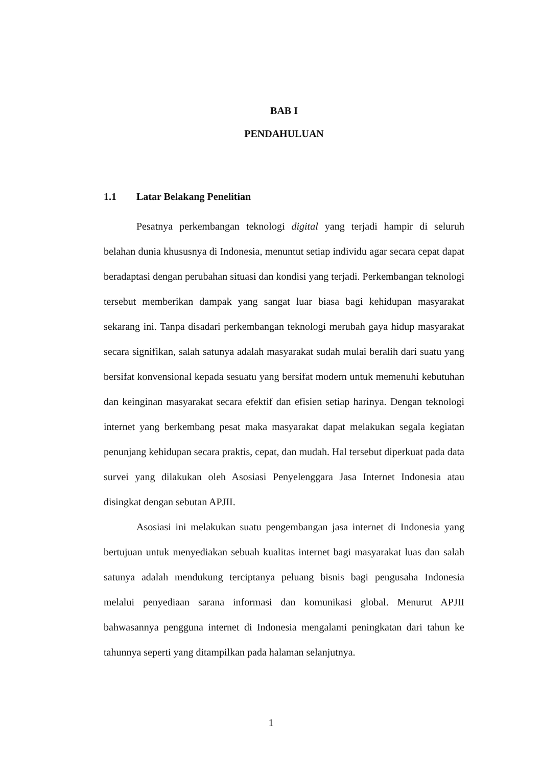BAB I
PENDAHULUAN
1.1 Latar Belakang Penelitian
Pesatnya perkembangan teknologi digital yang terjadi hampir di seluruh belahan dunia khususnya di Indonesia, menuntut setiap individu agar secara cepat dapat beradaptasi dengan perubahan situasi dan kondisi yang terjadi. Perkembangan teknologi tersebut memberikan dampak yang sangat luar biasa bagi kehidupan masyarakat sekarang ini. Tanpa disadari perkembangan teknologi merubah gaya hidup masyarakat secara signifikan, salah satunya adalah masyarakat sudah mulai beralih dari suatu yang bersifat konvensional kepada sesuatu yang bersifat modern untuk memenuhi kebutuhan dan keinginan masyarakat secara efektif dan efisien setiap harinya. Dengan teknologi internet yang berkembang pesat maka masyarakat dapat melakukan segala kegiatan penunjang kehidupan secara praktis, cepat, dan mudah. Hal tersebut diperkuat pada data survei yang dilakukan oleh Asosiasi Penyelenggara Jasa Internet Indonesia atau disingkat dengan sebutan APJII.
Asosiasi ini melakukan suatu pengembangan jasa internet di Indonesia yang bertujuan untuk menyediakan sebuah kualitas internet bagi masyarakat luas dan salah satunya adalah mendukung terciptanya peluang bisnis bagi pengusaha Indonesia melalui penyediaan sarana informasi dan komunikasi global. Menurut APJII bahwasannya pengguna internet di Indonesia mengalami peningkatan dari tahun ke tahunnya seperti yang ditampilkan pada halaman selanjutnya.
1